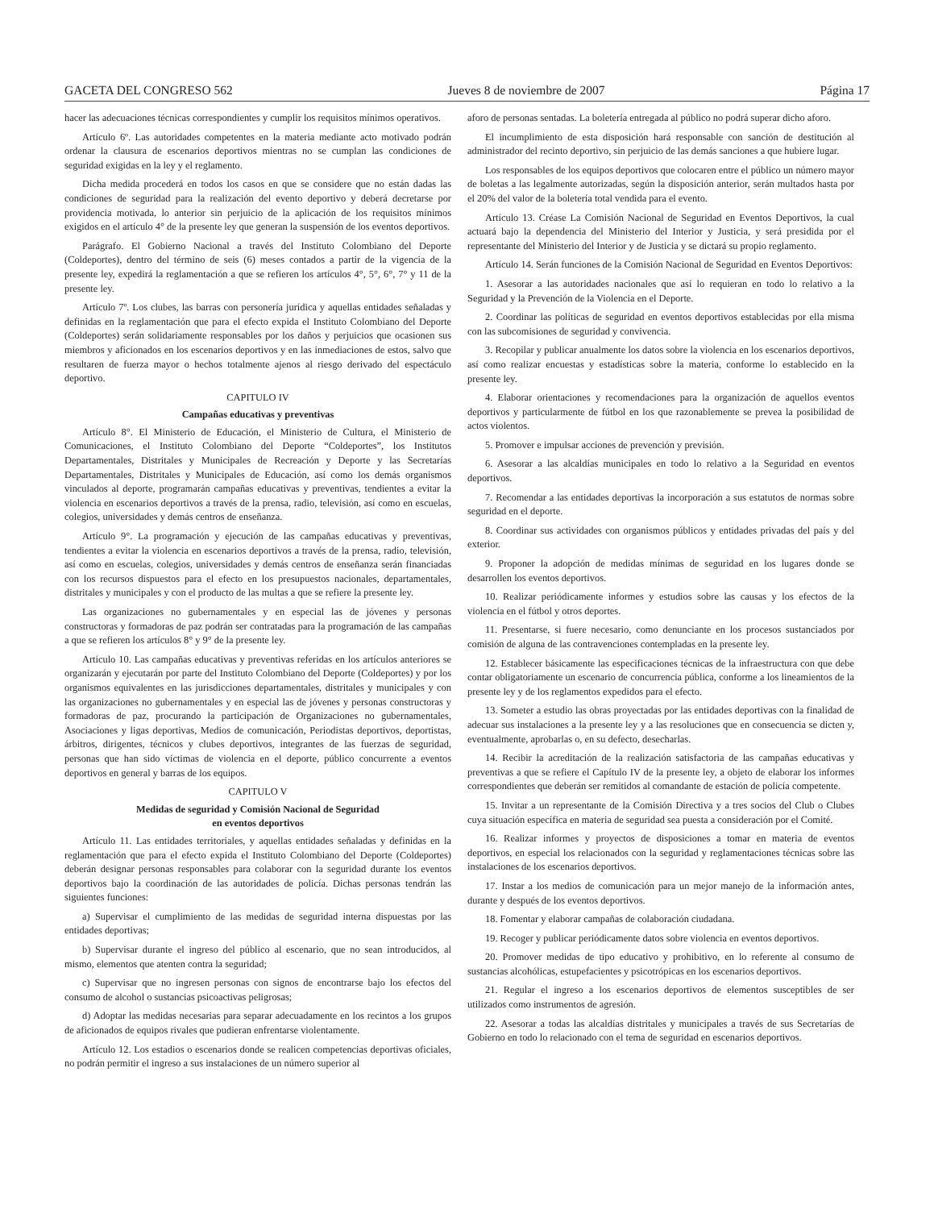GACETA DEL CONGRESO 562 Jueves 8 de noviembre de 2007 Página 17
hacer las adecuaciones técnicas correspondientes y cumplir los requisitos mínimos operativos.
Artículo 6º. Las autoridades competentes en la materia mediante acto motivado podrán ordenar la clausura de escenarios deportivos mientras no se cumplan las condiciones de seguridad exigidas en la ley y el reglamento.
Dicha medida procederá en todos los casos en que se considere que no están dadas las condiciones de seguridad para la realización del evento deportivo y deberá decretarse por providencia motivada, lo anterior sin perjuicio de la aplicación de los requisitos mínimos exigidos en el artículo 4° de la presente ley que generan la suspensión de los eventos deportivos.
Parágrafo. El Gobierno Nacional a través del Instituto Colombiano del Deporte (Coldeportes), dentro del término de seis (6) meses contados a partir de la vigencia de la presente ley, expedirá la reglamentación a que se refieren los artículos 4°, 5°, 6°, 7° y 11 de la presente ley.
Artículo 7º. Los clubes, las barras con personería jurídica y aquellas entidades señaladas y definidas en la reglamentación que para el efecto expida el Instituto Colombiano del Deporte (Coldeportes) serán solidariamente responsables por los daños y perjuicios que ocasionen sus miembros y aficionados en los escenarios deportivos y en las inmediaciones de estos, salvo que resultaren de fuerza mayor o hechos totalmente ajenos al riesgo derivado del espectáculo deportivo.
CAPITULO IV
Campañas educativas y preventivas
Artículo 8°. El Ministerio de Educación, el Ministerio de Cultura, el Ministerio de Comunicaciones, el Instituto Colombiano del Deporte “Coldeportes”, los Institutos Departamentales, Distritales y Municipales de Recreación y Deporte y las Secretarías Departamentales, Distritales y Municipales de Educación, así como los demás organismos vinculados al deporte, programarán campañas educativas y preventivas, tendientes a evitar la violencia en escenarios deportivos a través de la prensa, radio, televisión, así como en escuelas, colegios, universidades y demás centros de enseñanza.
Artículo 9°. La programación y ejecución de las campañas educativas y preventivas, tendientes a evitar la violencia en escenarios deportivos a través de la prensa, radio, televisión, así como en escuelas, colegios, universidades y demás centros de enseñanza serán financiadas con los recursos dispuestos para el efecto en los presupuestos nacionales, departamentales, distritales y municipales y con el producto de las multas a que se refiere la presente ley.
Las organizaciones no gubernamentales y en especial las de jóvenes y personas constructoras y formadoras de paz podrán ser contratadas para la programación de las campañas a que se refieren los artículos 8° y 9° de la presente ley.
Artículo 10. Las campañas educativas y preventivas referidas en los artículos anteriores se organizarán y ejecutarán por parte del Instituto Colombiano del Deporte (Coldeportes) y por los organismos equivalentes en las jurisdicciones departamentales, distritales y municipales y con las organizaciones no gubernamentales y en especial las de jóvenes y personas constructoras y formadoras de paz, procurando la participación de Organizaciones no gubernamentales, Asociaciones y ligas deportivas, Medios de comunicación, Periodistas deportivos, deportistas, árbitros, dirigentes, técnicos y clubes deportivos, integrantes de las fuerzas de seguridad, personas que han sido víctimas de violencia en el deporte, público concurrente a eventos deportivos en general y barras de los equipos.
CAPITULO V
Medidas de seguridad y Comisión Nacional de Seguridad
en eventos deportivos
Artículo 11. Las entidades territoriales, y aquellas entidades señaladas y definidas en la reglamentación que para el efecto expida el Instituto Colombiano del Deporte (Coldeportes) deberán designar personas responsables para colaborar con la seguridad durante los eventos deportivos bajo la coordinación de las autoridades de policía. Dichas personas tendrán las siguientes funciones:
a) Supervisar el cumplimiento de las medidas de seguridad interna dispuestas por las entidades deportivas;
b) Supervisar durante el ingreso del público al escenario, que no sean introducidos, al mismo, elementos que atenten contra la seguridad;
c) Supervisar que no ingresen personas con signos de encontrarse bajo los efectos del consumo de alcohol o sustancias psicoactivas peligrosas;
d) Adoptar las medidas necesarias para separar adecuadamente en los recintos a los grupos de aficionados de equipos rivales que pudieran enfrentarse violentamente.
Artículo 12. Los estadios o escenarios donde se realicen competencias deportivas oficiales, no podrán permitir el ingreso a sus instalaciones de un número superior al
aforo de personas sentadas. La boletería entregada al público no podrá superar dicho aforo.
El incumplimiento de esta disposición hará responsable con sanción de destitución al administrador del recinto deportivo, sin perjuicio de las demás sanciones a que hubiere lugar.
Los responsables de los equipos deportivos que colocaren entre el público un número mayor de boletas a las legalmente autorizadas, según la disposición anterior, serán multados hasta por el 20% del valor de la boletería total vendida para el evento.
Artículo 13. Créase La Comisión Nacional de Seguridad en Eventos Deportivos, la cual actuará bajo la dependencia del Ministerio del Interior y Justicia, y será presidida por el representante del Ministerio del Interior y de Justicia y se dictará su propio reglamento.
Artículo 14. Serán funciones de la Comisión Nacional de Seguridad en Eventos Deportivos:
1. Asesorar a las autoridades nacionales que así lo requieran en todo lo relativo a la Seguridad y la Prevención de la Violencia en el Deporte.
2. Coordinar las políticas de seguridad en eventos deportivos establecidas por ella misma con las subcomisiones de seguridad y convivencia.
3. Recopilar y publicar anualmente los datos sobre la violencia en los escenarios deportivos, así como realizar encuestas y estadísticas sobre la materia, conforme lo establecido en la presente ley.
4. Elaborar orientaciones y recomendaciones para la organización de aquellos eventos deportivos y particularmente de fútbol en los que razonablemente se prevea la posibilidad de actos violentos.
5. Promover e impulsar acciones de prevención y previsión.
6. Asesorar a las alcaldías municipales en todo lo relativo a la Seguridad en eventos deportivos.
7. Recomendar a las entidades deportivas la incorporación a sus estatutos de normas sobre seguridad en el deporte.
8. Coordinar sus actividades con organismos públicos y entidades privadas del país y del exterior.
9. Proponer la adopción de medidas mínimas de seguridad en los lugares donde se desarrollen los eventos deportivos.
10. Realizar periódicamente informes y estudios sobre las causas y los efectos de la violencia en el fútbol y otros deportes.
11. Presentarse, si fuere necesario, como denunciante en los procesos sustanciados por comisión de alguna de las contravenciones contempladas en la presente ley.
12. Establecer básicamente las especificaciones técnicas de la infraestructura con que debe contar obligatoriamente un escenario de concurrencia pública, conforme a los lineamientos de la presente ley y de los reglamentos expedidos para el efecto.
13. Someter a estudio las obras proyectadas por las entidades deportivas con la finalidad de adecuar sus instalaciones a la presente ley y a las resoluciones que en consecuencia se dicten y, eventualmente, aprobarlas o, en su defecto, desecharlas.
14. Recibir la acreditación de la realización satisfactoria de las campañas educativas y preventivas a que se refiere el Capítulo IV de la presente ley, a objeto de elaborar los informes correspondientes que deberán ser remitidos al comandante de estación de policía competente.
15. Invitar a un representante de la Comisión Directiva y a tres socios del Club o Clubes cuya situación específica en materia de seguridad sea puesta a consideración por el Comité.
16. Realizar informes y proyectos de disposiciones a tomar en materia de eventos deportivos, en especial los relacionados con la seguridad y reglamentaciones técnicas sobre las instalaciones de los escenarios deportivos.
17. Instar a los medios de comunicación para un mejor manejo de la información antes, durante y después de los eventos deportivos.
18. Fomentar y elaborar campañas de colaboración ciudadana.
19. Recoger y publicar periódicamente datos sobre violencia en eventos deportivos.
20. Promover medidas de tipo educativo y prohibitivo, en lo referente al consumo de sustancias alcohólicas, estupefacientes y psicotrópicas en los escenarios deportivos.
21. Regular el ingreso a los escenarios deportivos de elementos susceptibles de ser utilizados como instrumentos de agresión.
22. Asesorar a todas las alcaldías distritales y municipales a través de sus Secretarías de Gobierno en todo lo relacionado con el tema de seguridad en escenarios deportivos.